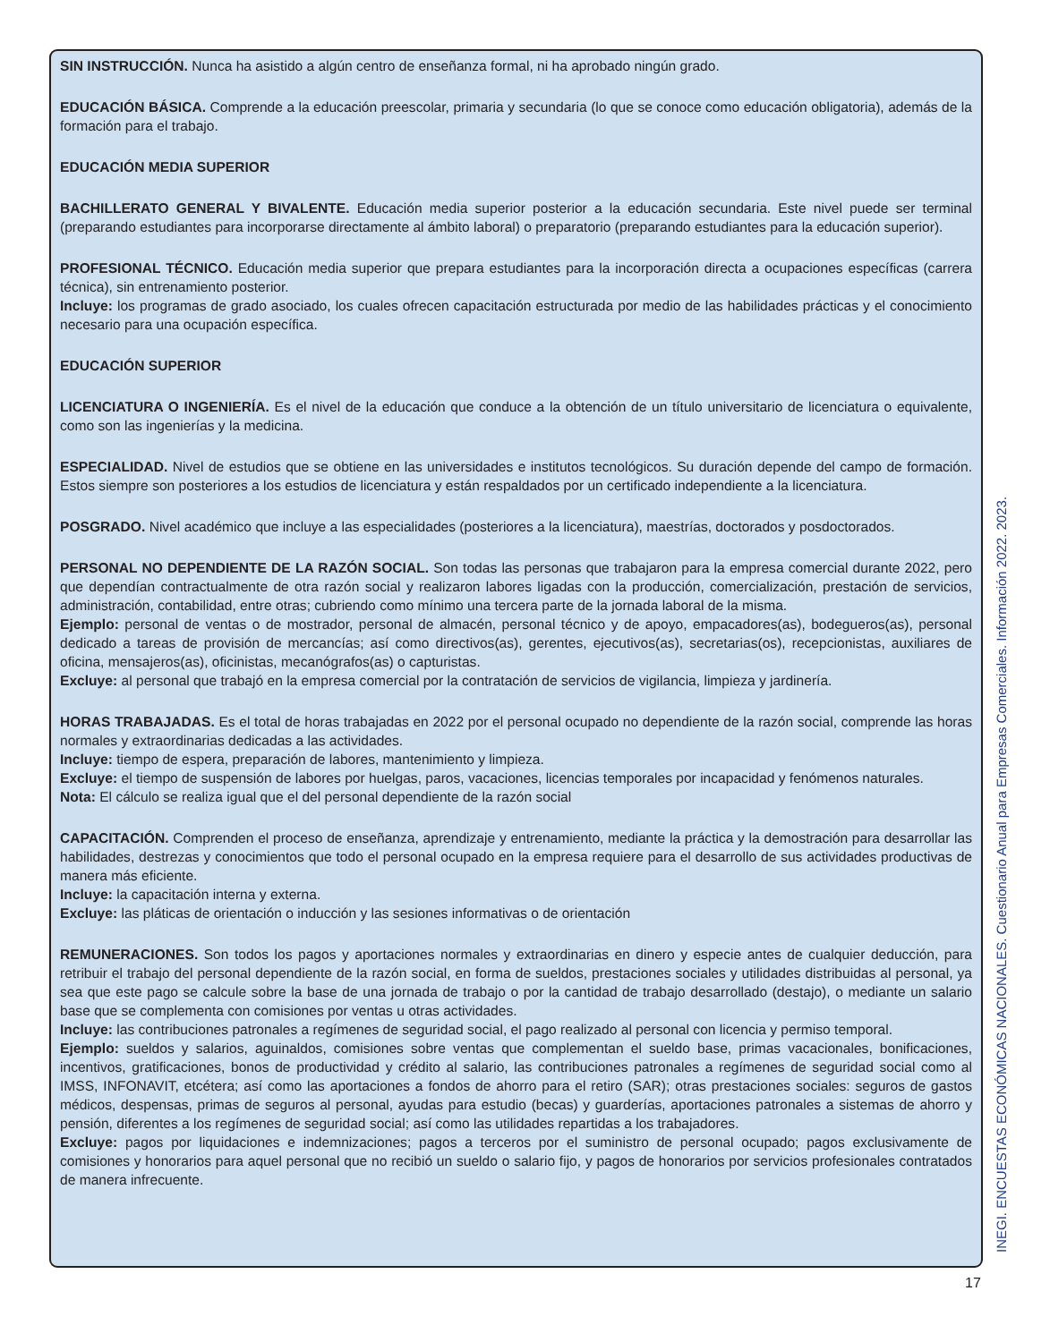SIN INSTRUCCIÓN. Nunca ha asistido a algún centro de enseñanza formal, ni ha aprobado ningún grado.
EDUCACIÓN BÁSICA. Comprende a la educación preescolar, primaria y secundaria (lo que se conoce como educación obligatoria), además de la formación para el trabajo.
EDUCACIÓN MEDIA SUPERIOR
BACHILLERATO GENERAL Y BIVALENTE. Educación media superior posterior a la educación secundaria. Este nivel puede ser terminal (preparando estudiantes para incorporarse directamente al ámbito laboral) o preparatorio (preparando estudiantes para la educación superior).
PROFESIONAL TÉCNICO. Educación media superior que prepara estudiantes para la incorporación directa a ocupaciones específicas (carrera técnica), sin entrenamiento posterior.
Incluye: los programas de grado asociado, los cuales ofrecen capacitación estructurada por medio de las habilidades prácticas y el conocimiento necesario para una ocupación específica.
EDUCACIÓN SUPERIOR
LICENCIATURA O INGENIERÍA. Es el nivel de la educación que conduce a la obtención de un título universitario de licenciatura o equivalente, como son las ingenierías y la medicina.
ESPECIALIDAD. Nivel de estudios que se obtiene en las universidades e institutos tecnológicos. Su duración depende del campo de formación. Estos siempre son posteriores a los estudios de licenciatura y están respaldados por un certificado independiente a la licenciatura.
POSGRADO. Nivel académico que incluye a las especialidades (posteriores a la licenciatura), maestrías, doctorados y posdoctorados.
PERSONAL NO DEPENDIENTE DE LA RAZÓN SOCIAL. Son todas las personas que trabajaron para la empresa comercial durante 2022, pero que dependían contractualmente de otra razón social y realizaron labores ligadas con la producción, comercialización, prestación de servicios, administración, contabilidad, entre otras; cubriendo como mínimo una tercera parte de la jornada laboral de la misma.
Ejemplo: personal de ventas o de mostrador, personal de almacén, personal técnico y de apoyo, empacadores(as), bodegueros(as), personal dedicado a tareas de provisión de mercancías; así como directivos(as), gerentes, ejecutivos(as), secretarias(os), recepcionistas, auxiliares de oficina, mensajeros(as), oficinistas, mecanógrafos(as) o capturistas.
Excluye: al personal que trabajó en la empresa comercial por la contratación de servicios de vigilancia, limpieza y jardinería.
HORAS TRABAJADAS. Es el total de horas trabajadas en 2022 por el personal ocupado no dependiente de la razón social, comprende las horas normales y extraordinarias dedicadas a las actividades.
Incluye: tiempo de espera, preparación de labores, mantenimiento y limpieza.
Excluye: el tiempo de suspensión de labores por huelgas, paros, vacaciones, licencias temporales por incapacidad y fenómenos naturales.
Nota: El cálculo se realiza igual que el del personal dependiente de la razón social
CAPACITACIÓN. Comprenden el proceso de enseñanza, aprendizaje y entrenamiento, mediante la práctica y la demostración para desarrollar las habilidades, destrezas y conocimientos que todo el personal ocupado en la empresa requiere para el desarrollo de sus actividades productivas de manera más eficiente.
Incluye: la capacitación interna y externa.
Excluye: las pláticas de orientación o inducción y las sesiones informativas o de orientación
REMUNERACIONES. Son todos los pagos y aportaciones normales y extraordinarias en dinero y especie antes de cualquier deducción, para retribuir el trabajo del personal dependiente de la razón social, en forma de sueldos, prestaciones sociales y utilidades distribuidas al personal, ya sea que este pago se calcule sobre la base de una jornada de trabajo o por la cantidad de trabajo desarrollado (destajo), o mediante un salario base que se complementa con comisiones por ventas u otras actividades.
Incluye: las contribuciones patronales a regímenes de seguridad social, el pago realizado al personal con licencia y permiso temporal.
Ejemplo: sueldos y salarios, aguinaldos, comisiones sobre ventas que complementan el sueldo base, primas vacacionales, bonificaciones, incentivos, gratificaciones, bonos de productividad y crédito al salario, las contribuciones patronales a regímenes de seguridad social como al IMSS, INFONAVIT, etcétera; así como las aportaciones a fondos de ahorro para el retiro (SAR); otras prestaciones sociales: seguros de gastos médicos, despensas, primas de seguros al personal, ayudas para estudio (becas) y guarderías, aportaciones patronales a sistemas de ahorro y pensión, diferentes a los regímenes de seguridad social; así como las utilidades repartidas a los trabajadores.
Excluye: pagos por liquidaciones e indemnizaciones; pagos a terceros por el suministro de personal ocupado; pagos exclusivamente de comisiones y honorarios para aquel personal que no recibió un sueldo o salario fijo, y pagos de honorarios por servicios profesionales contratados de manera infrecuente.
17
INEGI. ENCUESTAS ECONÓMICAS NACIONALES. Cuestionario Anual para Empresas Comerciales. Información 2022. 2023.